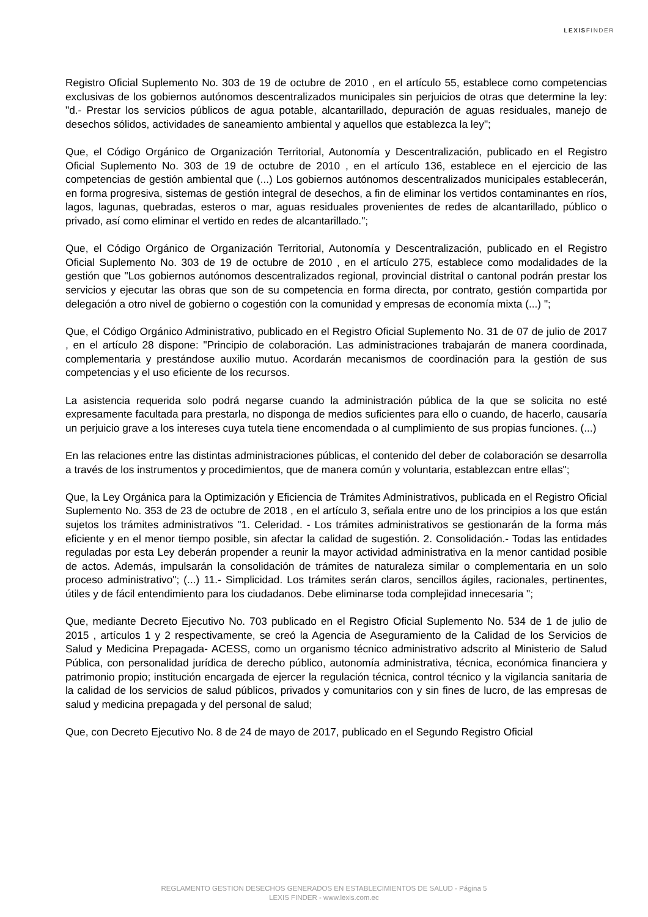LEXISFINDER
Registro Oficial Suplemento No. 303 de 19 de octubre de 2010 , en el artículo 55, establece como competencias exclusivas de los gobiernos autónomos descentralizados municipales sin perjuicios de otras que determine la ley: "d.- Prestar los servicios públicos de agua potable, alcantarillado, depuración de aguas residuales, manejo de desechos sólidos, actividades de saneamiento ambiental y aquellos que establezca la ley";
Que, el Código Orgánico de Organización Territorial, Autonomía y Descentralización, publicado en el Registro Oficial Suplemento No. 303 de 19 de octubre de 2010 , en el artículo 136, establece en el ejercicio de las competencias de gestión ambiental que (...) Los gobiernos autónomos descentralizados municipales establecerán, en forma progresiva, sistemas de gestión integral de desechos, a fin de eliminar los vertidos contaminantes en ríos, lagos, lagunas, quebradas, esteros o mar, aguas residuales provenientes de redes de alcantarillado, público o privado, así como eliminar el vertido en redes de alcantarillado.";
Que, el Código Orgánico de Organización Territorial, Autonomía y Descentralización, publicado en el Registro Oficial Suplemento No. 303 de 19 de octubre de 2010 , en el artículo 275, establece como modalidades de la gestión que "Los gobiernos autónomos descentralizados regional, provincial distrital o cantonal podrán prestar los servicios y ejecutar las obras que son de su competencia en forma directa, por contrato, gestión compartida por delegación a otro nivel de gobierno o cogestión con la comunidad y empresas de economía mixta (...) ";
Que, el Código Orgánico Administrativo, publicado en el Registro Oficial Suplemento No. 31 de 07 de julio de 2017 , en el artículo 28 dispone: "Principio de colaboración. Las administraciones trabajarán de manera coordinada, complementaria y prestándose auxilio mutuo. Acordarán mecanismos de coordinación para la gestión de sus competencias y el uso eficiente de los recursos.
La asistencia requerida solo podrá negarse cuando la administración pública de la que se solicita no esté expresamente facultada para prestarla, no disponga de medios suficientes para ello o cuando, de hacerlo, causaría un perjuicio grave a los intereses cuya tutela tiene encomendada o al cumplimiento de sus propias funciones. (...)
En las relaciones entre las distintas administraciones públicas, el contenido del deber de colaboración se desarrolla a través de los instrumentos y procedimientos, que de manera común y voluntaria, establezcan entre ellas";
Que, la Ley Orgánica para la Optimización y Eficiencia de Trámites Administrativos, publicada en el Registro Oficial Suplemento No. 353 de 23 de octubre de 2018 , en el artículo 3, señala entre uno de los principios a los que están sujetos los trámites administrativos "1. Celeridad. - Los trámites administrativos se gestionarán de la forma más eficiente y en el menor tiempo posible, sin afectar la calidad de sugestión. 2. Consolidación.- Todas las entidades reguladas por esta Ley deberán propender a reunir la mayor actividad administrativa en la menor cantidad posible de actos. Además, impulsarán la consolidación de trámites de naturaleza similar o complementaria en un solo proceso administrativo"; (...) 11.- Simplicidad. Los trámites serán claros, sencillos ágiles, racionales, pertinentes, útiles y de fácil entendimiento para los ciudadanos. Debe eliminarse toda complejidad innecesaria ";
Que, mediante Decreto Ejecutivo No. 703 publicado en el Registro Oficial Suplemento No. 534 de 1 de julio de 2015 , artículos 1 y 2 respectivamente, se creó la Agencia de Aseguramiento de la Calidad de los Servicios de Salud y Medicina Prepagada- ACESS, como un organismo técnico administrativo adscrito al Ministerio de Salud Pública, con personalidad jurídica de derecho público, autonomía administrativa, técnica, económica financiera y patrimonio propio; institución encargada de ejercer la regulación técnica, control técnico y la vigilancia sanitaria de la calidad de los servicios de salud públicos, privados y comunitarios con y sin fines de lucro, de las empresas de salud y medicina prepagada y del personal de salud;
Que, con Decreto Ejecutivo No. 8 de 24 de mayo de 2017, publicado en el Segundo Registro Oficial
REGLAMENTO GESTION DESECHOS GENERADOS EN ESTABLECIMIENTOS DE SALUD - Página 5
LEXIS FINDER - www.lexis.com.ec